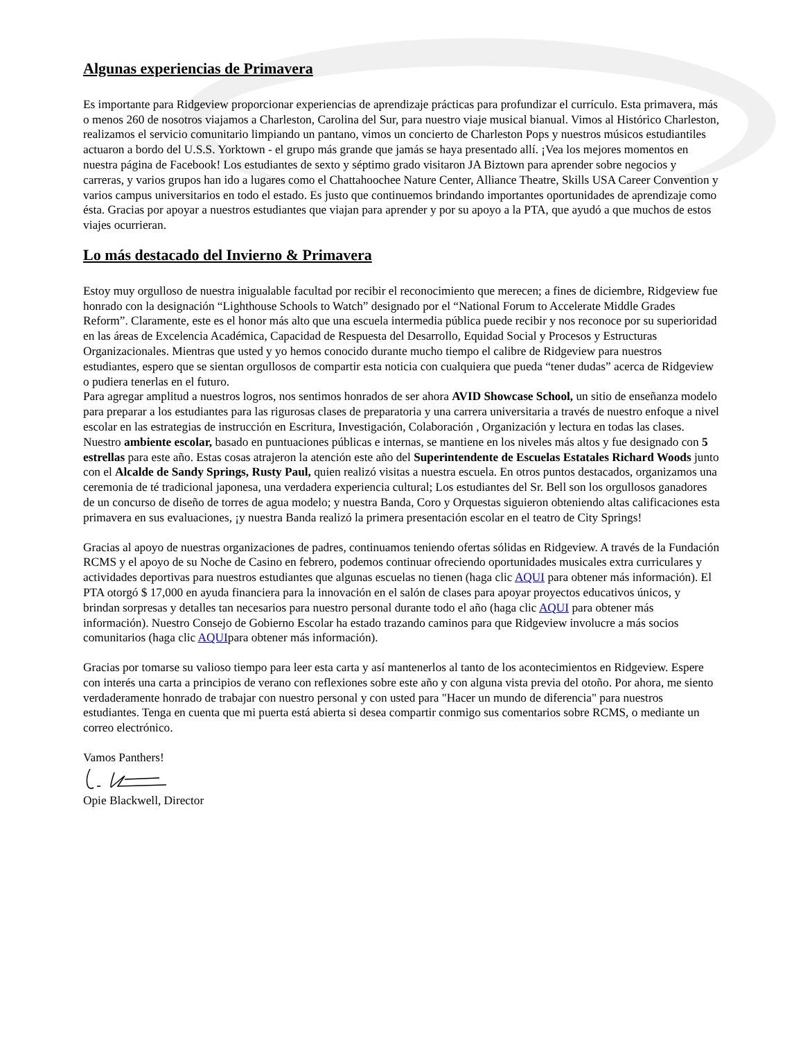Algunas experiencias de Primavera
Es importante para Ridgeview proporcionar experiencias de aprendizaje prácticas para profundizar el currículo. Esta primavera, más o menos 260 de nosotros viajamos a Charleston, Carolina del Sur, para nuestro viaje musical bianual. Vimos al Histórico Charleston, realizamos el servicio comunitario limpiando un pantano, vimos un concierto de Charleston Pops y nuestros músicos estudiantiles actuaron a bordo del U.S.S. Yorktown - el grupo más grande que jamás se haya presentado allí. ¡Vea los mejores momentos en nuestra página de Facebook! Los estudiantes de sexto y séptimo grado visitaron JA Biztown para aprender sobre negocios y carreras, y varios grupos han ido a lugares como el Chattahoochee Nature Center, Alliance Theatre, Skills USA Career Convention y varios campus universitarios en todo el estado. Es justo que continuemos brindando importantes oportunidades de aprendizaje como ésta. Gracias por apoyar a nuestros estudiantes que viajan para aprender y por su apoyo a la PTA, que ayudó a que muchos de estos viajes ocurrieran.
Lo más destacado del Invierno & Primavera
Estoy muy orgulloso de nuestra inigualable facultad por recibir el reconocimiento que merecen; a fines de diciembre, Ridgeview fue honrado con la designación “Lighthouse Schools to Watch” designado por el “National Forum to Accelerate Middle Grades Reform”. Claramente, este es el honor más alto que una escuela intermedia pública puede recibir y nos reconoce por su superioridad en las áreas de Excelencia Académica, Capacidad de Respuesta del Desarrollo, Equidad Social y Procesos y Estructuras Organizacionales. Mientras que usted y yo hemos conocido durante mucho tiempo el calibre de Ridgeview para nuestros estudiantes, espero que se sientan orgullosos de compartir esta noticia con cualquiera que pueda “tener dudas” acerca de Ridgeview o pudiera tenerlas en el futuro.
Para agregar amplitud a nuestros logros, nos sentimos honrados de ser ahora AVID Showcase School, un sitio de enseñanza modelo para preparar a los estudiantes para las rigurosas clases de preparatoria y una carrera universitaria a través de nuestro enfoque a nivel escolar en las estrategias de instrucción en Escritura, Investigación, Colaboración , Organización y lectura en todas las clases. Nuestro ambiente escolar, basado en puntuaciones públicas e internas, se mantiene en los niveles más altos y fue designado con 5 estrellas para este año. Estas cosas atrajeron la atención este año del Superintendente de Escuelas Estatales Richard Woods junto con el Alcalde de Sandy Springs, Rusty Paul, quien realizó visitas a nuestra escuela. En otros puntos destacados, organizamos una ceremonia de té tradicional japonesa, una verdadera experiencia cultural; Los estudiantes del Sr. Bell son los orgullosos ganadores de un concurso de diseño de torres de agua modelo; y nuestra Banda, Coro y Orquestas siguieron obteniendo altas calificaciones esta primavera en sus evaluaciones, ¡y nuestra Banda realizó la primera presentación escolar en el teatro de City Springs!
Gracias al apoyo de nuestras organizaciones de padres, continuamos teniendo ofertas sólidas en Ridgeview. A través de la Fundación RCMS y el apoyo de su Noche de Casino en febrero, podemos continuar ofreciendo oportunidades musicales extra curriculares y actividades deportivas para nuestros estudiantes que algunas escuelas no tienen (haga clic AQUI para obtener más información). El PTA otorgó $ 17,000 en ayuda financiera para la innovación en el salón de clases para apoyar proyectos educativos únicos, y brindan sorpresas y detalles tan necesarios para nuestro personal durante todo el año (haga clic AQUI para obtener más información). Nuestro Consejo de Gobierno Escolar ha estado trazando caminos para que Ridgeview involucre a más socios comunitarios (haga clic AQUIpara obtener más información).
Gracias por tomarse su valioso tiempo para leer esta carta y así mantenerlos al tanto de los acontecimientos en Ridgeview. Espere con interés una carta a principios de verano con reflexiones sobre este año y con alguna vista previa del otoño. Por ahora, me siento verdaderamente honrado de trabajar con nuestro personal y con usted para "Hacer un mundo de diferencia" para nuestros estudiantes. Tenga en cuenta que mi puerta está abierta si desea compartir conmigo sus comentarios sobre RCMS, o mediante un correo electrónico.
Vamos Panthers!
Opie Blackwell, Director